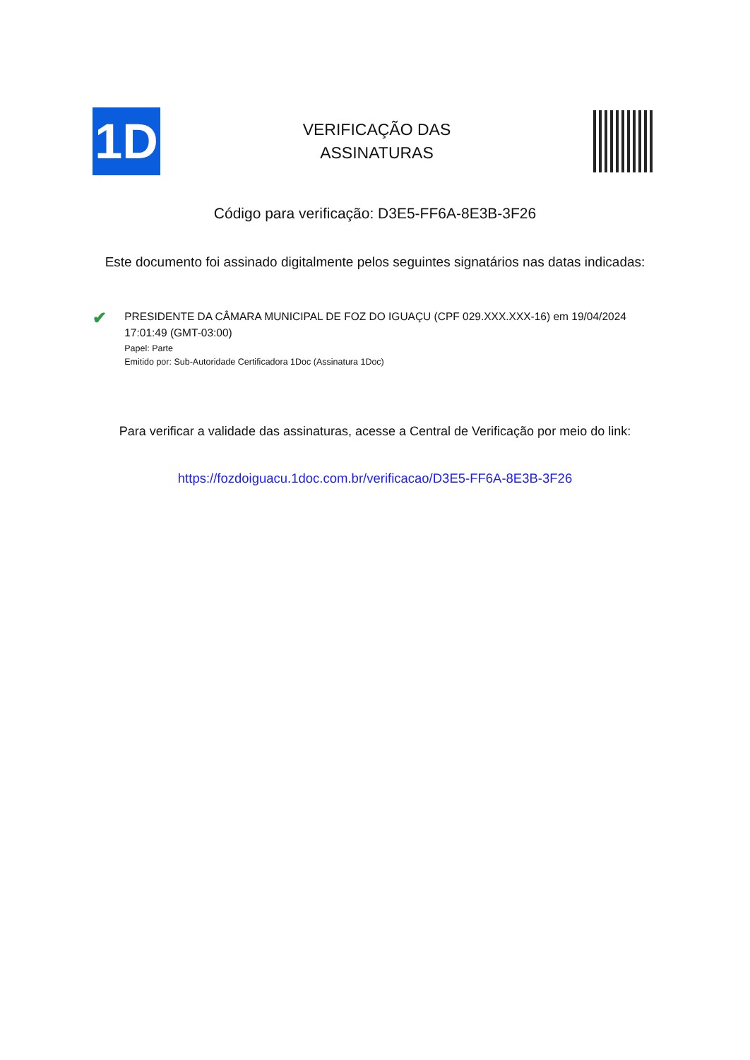1D
VERIFICAÇÃO DAS
ASSINATURAS
Código para verificação: D3E5-FF6A-8E3B-3F26
Este documento foi assinado digitalmente pelos seguintes signatários nas datas indicadas:
✔
PRESIDENTE DA CÂMARA MUNICIPAL DE FOZ DO IGUAÇU (CPF 029.XXX.XXX-16) em 19/04/2024 17:01:49 (GMT-03:00)
Papel: Parte
Emitido por: Sub-Autoridade Certificadora 1Doc (Assinatura 1Doc)
Para verificar a validade das assinaturas, acesse a Central de Verificação por meio do link:
https://fozdoiguacu.1doc.com.br/verificacao/D3E5-FF6A-8E3B-3F26